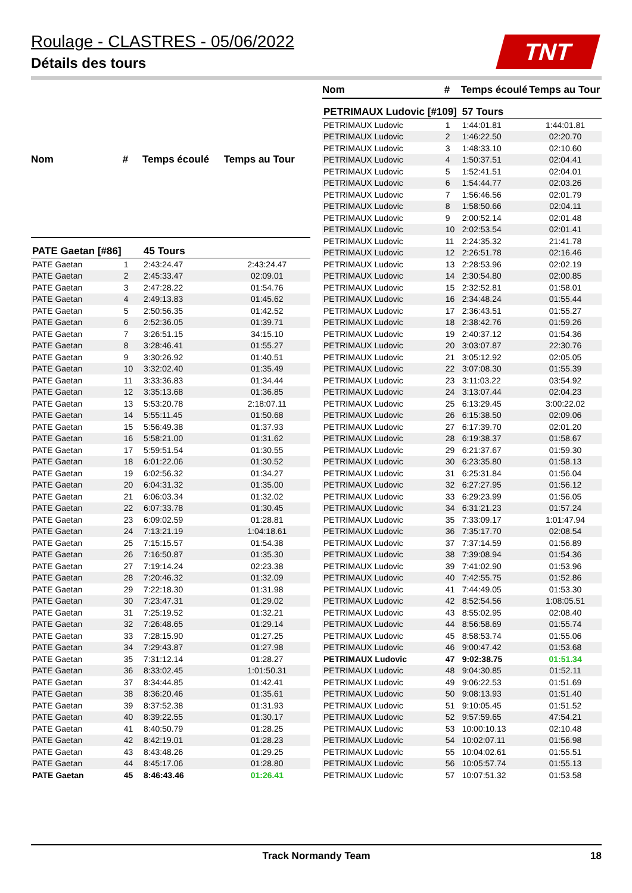Roulage - CLASTRES - 05/06/2022
Détails des tours
TNT
| Nom | # | Temps écoulé | Temps au Tour |
| --- | --- | --- | --- |
| PATE Gaetan [#86] | | 45 Tours | |
| PATE Gaetan | 1 | 2:43:24.47 | 2:43:24.47 |
| PATE Gaetan | 2 | 2:45:33.47 | 02:09.01 |
| PATE Gaetan | 3 | 2:47:28.22 | 01:54.76 |
| PATE Gaetan | 4 | 2:49:13.83 | 01:45.62 |
| PATE Gaetan | 5 | 2:50:56.35 | 01:42.52 |
| PATE Gaetan | 6 | 2:52:36.05 | 01:39.71 |
| PATE Gaetan | 7 | 3:26:51.15 | 34:15.10 |
| PATE Gaetan | 8 | 3:28:46.41 | 01:55.27 |
| PATE Gaetan | 9 | 3:30:26.92 | 01:40.51 |
| PATE Gaetan | 10 | 3:32:02.40 | 01:35.49 |
| PATE Gaetan | 11 | 3:33:36.83 | 01:34.44 |
| PATE Gaetan | 12 | 3:35:13.68 | 01:36.85 |
| PATE Gaetan | 13 | 5:53:20.78 | 2:18:07.11 |
| PATE Gaetan | 14 | 5:55:11.45 | 01:50.68 |
| PATE Gaetan | 15 | 5:56:49.38 | 01:37.93 |
| PATE Gaetan | 16 | 5:58:21.00 | 01:31.62 |
| PATE Gaetan | 17 | 5:59:51.54 | 01:30.55 |
| PATE Gaetan | 18 | 6:01:22.06 | 01:30.52 |
| PATE Gaetan | 19 | 6:02:56.32 | 01:34.27 |
| PATE Gaetan | 20 | 6:04:31.32 | 01:35.00 |
| PATE Gaetan | 21 | 6:06:03.34 | 01:32.02 |
| PATE Gaetan | 22 | 6:07:33.78 | 01:30.45 |
| PATE Gaetan | 23 | 6:09:02.59 | 01:28.81 |
| PATE Gaetan | 24 | 7:13:21.19 | 1:04:18.61 |
| PATE Gaetan | 25 | 7:15:15.57 | 01:54.38 |
| PATE Gaetan | 26 | 7:16:50.87 | 01:35.30 |
| PATE Gaetan | 27 | 7:19:14.24 | 02:23.38 |
| PATE Gaetan | 28 | 7:20:46.32 | 01:32.09 |
| PATE Gaetan | 29 | 7:22:18.30 | 01:31.98 |
| PATE Gaetan | 30 | 7:23:47.31 | 01:29.02 |
| PATE Gaetan | 31 | 7:25:19.52 | 01:32.21 |
| PATE Gaetan | 32 | 7:26:48.65 | 01:29.14 |
| PATE Gaetan | 33 | 7:28:15.90 | 01:27.25 |
| PATE Gaetan | 34 | 7:29:43.87 | 01:27.98 |
| PATE Gaetan | 35 | 7:31:12.14 | 01:28.27 |
| PATE Gaetan | 36 | 8:33:02.45 | 1:01:50.31 |
| PATE Gaetan | 37 | 8:34:44.85 | 01:42.41 |
| PATE Gaetan | 38 | 8:36:20.46 | 01:35.61 |
| PATE Gaetan | 39 | 8:37:52.38 | 01:31.93 |
| PATE Gaetan | 40 | 8:39:22.55 | 01:30.17 |
| PATE Gaetan | 41 | 8:40:50.79 | 01:28.25 |
| PATE Gaetan | 42 | 8:42:19.01 | 01:28.23 |
| PATE Gaetan | 43 | 8:43:48.26 | 01:29.25 |
| PATE Gaetan | 44 | 8:45:17.06 | 01:28.80 |
| PATE Gaetan | 45 | 8:46:43.46 | 01:26.41 |
| Nom | # | Temps écoulé | Temps au Tour |
| --- | --- | --- | --- |
| PETRIMAUX Ludovic [#109] | | 57 Tours | |
| PETRIMAUX Ludovic | 1 | 1:44:01.81 | 1:44:01.81 |
| PETRIMAUX Ludovic | 2 | 1:46:22.50 | 02:20.70 |
| PETRIMAUX Ludovic | 3 | 1:48:33.10 | 02:10.60 |
| PETRIMAUX Ludovic | 4 | 1:50:37.51 | 02:04.41 |
| PETRIMAUX Ludovic | 5 | 1:52:41.51 | 02:04.01 |
| PETRIMAUX Ludovic | 6 | 1:54:44.77 | 02:03.26 |
| PETRIMAUX Ludovic | 7 | 1:56:46.56 | 02:01.79 |
| PETRIMAUX Ludovic | 8 | 1:58:50.66 | 02:04.11 |
| PETRIMAUX Ludovic | 9 | 2:00:52.14 | 02:01.48 |
| PETRIMAUX Ludovic | 10 | 2:02:53.54 | 02:01.41 |
| PETRIMAUX Ludovic | 11 | 2:24:35.32 | 21:41.78 |
| PETRIMAUX Ludovic | 12 | 2:26:51.78 | 02:16.46 |
| PETRIMAUX Ludovic | 13 | 2:28:53.96 | 02:02.19 |
| PETRIMAUX Ludovic | 14 | 2:30:54.80 | 02:00.85 |
| PETRIMAUX Ludovic | 15 | 2:32:52.81 | 01:58.01 |
| PETRIMAUX Ludovic | 16 | 2:34:48.24 | 01:55.44 |
| PETRIMAUX Ludovic | 17 | 2:36:43.51 | 01:55.27 |
| PETRIMAUX Ludovic | 18 | 2:38:42.76 | 01:59.26 |
| PETRIMAUX Ludovic | 19 | 2:40:37.12 | 01:54.36 |
| PETRIMAUX Ludovic | 20 | 3:03:07.87 | 22:30.76 |
| PETRIMAUX Ludovic | 21 | 3:05:12.92 | 02:05.05 |
| PETRIMAUX Ludovic | 22 | 3:07:08.30 | 01:55.39 |
| PETRIMAUX Ludovic | 23 | 3:11:03.22 | 03:54.92 |
| PETRIMAUX Ludovic | 24 | 3:13:07.44 | 02:04.23 |
| PETRIMAUX Ludovic | 25 | 6:13:29.45 | 3:00:22.02 |
| PETRIMAUX Ludovic | 26 | 6:15:38.50 | 02:09.06 |
| PETRIMAUX Ludovic | 27 | 6:17:39.70 | 02:01.20 |
| PETRIMAUX Ludovic | 28 | 6:19:38.37 | 01:58.67 |
| PETRIMAUX Ludovic | 29 | 6:21:37.67 | 01:59.30 |
| PETRIMAUX Ludovic | 30 | 6:23:35.80 | 01:58.13 |
| PETRIMAUX Ludovic | 31 | 6:25:31.84 | 01:56.04 |
| PETRIMAUX Ludovic | 32 | 6:27:27.95 | 01:56.12 |
| PETRIMAUX Ludovic | 33 | 6:29:23.99 | 01:56.05 |
| PETRIMAUX Ludovic | 34 | 6:31:21.23 | 01:57.24 |
| PETRIMAUX Ludovic | 35 | 7:33:09.17 | 1:01:47.94 |
| PETRIMAUX Ludovic | 36 | 7:35:17.70 | 02:08.54 |
| PETRIMAUX Ludovic | 37 | 7:37:14.59 | 01:56.89 |
| PETRIMAUX Ludovic | 38 | 7:39:08.94 | 01:54.36 |
| PETRIMAUX Ludovic | 39 | 7:41:02.90 | 01:53.96 |
| PETRIMAUX Ludovic | 40 | 7:42:55.75 | 01:52.86 |
| PETRIMAUX Ludovic | 41 | 7:44:49.05 | 01:53.30 |
| PETRIMAUX Ludovic | 42 | 8:52:54.56 | 1:08:05.51 |
| PETRIMAUX Ludovic | 43 | 8:55:02.95 | 02:08.40 |
| PETRIMAUX Ludovic | 44 | 8:56:58.69 | 01:55.74 |
| PETRIMAUX Ludovic | 45 | 8:58:53.74 | 01:55.06 |
| PETRIMAUX Ludovic | 46 | 9:00:47.42 | 01:53.68 |
| PETRIMAUX Ludovic | 47 | 9:02:38.75 | 01:51.34 |
| PETRIMAUX Ludovic | 48 | 9:04:30.85 | 01:52.11 |
| PETRIMAUX Ludovic | 49 | 9:06:22.53 | 01:51.69 |
| PETRIMAUX Ludovic | 50 | 9:08:13.93 | 01:51.40 |
| PETRIMAUX Ludovic | 51 | 9:10:05.45 | 01:51.52 |
| PETRIMAUX Ludovic | 52 | 9:57:59.65 | 47:54.21 |
| PETRIMAUX Ludovic | 53 | 10:00:10.13 | 02:10.48 |
| PETRIMAUX Ludovic | 54 | 10:02:07.11 | 01:56.98 |
| PETRIMAUX Ludovic | 55 | 10:04:02.61 | 01:55.51 |
| PETRIMAUX Ludovic | 56 | 10:05:57.74 | 01:55.13 |
| PETRIMAUX Ludovic | 57 | 10:07:51.32 | 01:53.58 |
Track Normandy Team 18